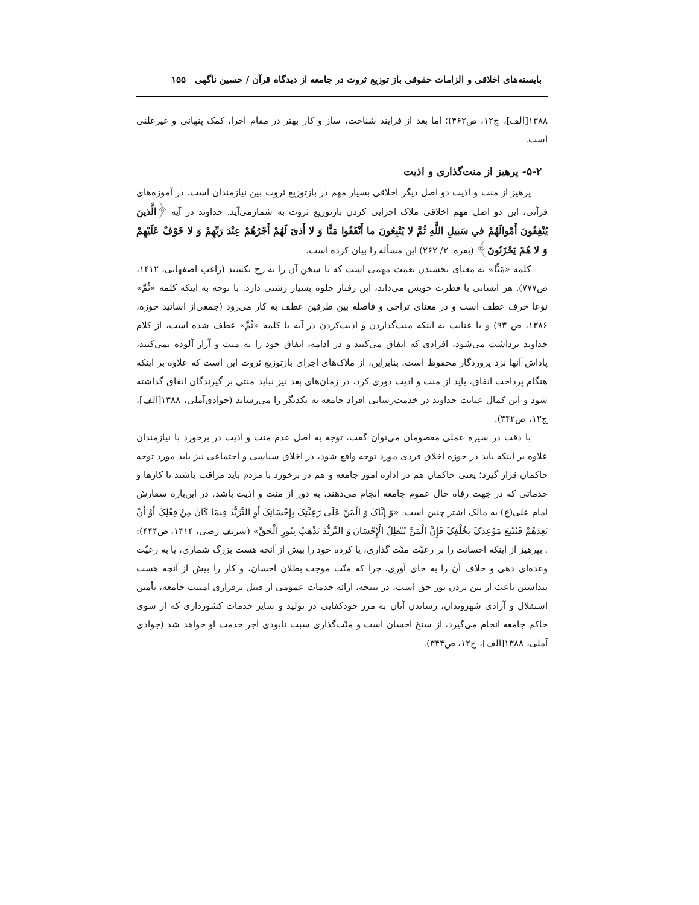بایسته‌های اخلاقی و الزامات حقوقی باز توزیع ثروت در جامعه از دیدگاه قرآن / حسین ناگهی ۱۵۵
۱۳۸۸[الف]، ج۱۲، ص۴۶۲)؛ اما بعد از فرایند شناخت، ساز و کار بهتر در مقام اجرا، کمک پنهانی و غیرعلنی است.
۵-۲- پرهیز از منت‌گذاری و اذیت
پرهیز از منت و اذیت دو اصل دیگر اخلاقی بسیار مهم در بازتوزیع ثروت بین نیازمندان است. در آموزه‌های قرآنی، این دو اصل مهم اخلاقی ملاک اجرایی کردن بازتوزیع ثروت به شمارمی‌آید. خداوند در آیه ﴿الَّذینَ یُنْفِقُونَ أَمْوالَهُمْ في سَبیلِ اللَّهِ ثُمَّ لا یُتْبِعُونَ ما أَنْفَقُوا مَنًّا وَ لا أَذیً لَهُمْ أَجْرُهُمْ عِنْدَ رَبِّهِمْ وَ لا خَوْفٌ عَلَیْهِمْ وَ لا هُمْ یَحْزَنُونَ﴾ (بقره: ۲/ ۲۶۲) این مسأله را بیان کرده است.
کلمه «مَنًّا» به معنای بخشیدن نعمت مهمی است که با سخن آن را به رخ بکشند (راغب اصفهانی، ۱۴۱۲، ص۷۷۷). هر انسانی با فطرت خویش می‌داند، این رفتار جلوه بسیار زشتی دارد. با توجه به اینکه کلمه «ثُمَّ» نوعا حرف عطف است و در معنای تراخی و فاصله بین طرفین عطف به کار می‌رود (جمعی‌از اساتید حوزه، ۱۳۸۶، ص ۹۳) و با عنایت به اینکه منت‌گذاردن و اذیت‌کردن در آیه با کلمه «ثُمَّ» عطف شده است، از کلام خداوند برداشت می‌شود، افرادی که انفاق می‌کنند و در ادامه، انفاق خود را به منت و آزار آلوده نمی‌کنند، پاداش آنها نزد پروردگار محفوظ است. بنابراین، از ملاک‌های اجرای بازتوزیع ثروت این است که علاوه بر اینکه هنگام پرداخت انفاق، باید از منت و اذیت دوری کرد، در زمان‌های بعد نیز نباید منتی بر گیرندگان انفاق گذاشته شود و این کمال عنایت خداوند در خدمت‌رسانی افراد جامعه به یکدیگر را می‌رساند (جوادی‌آملی، ۱۳۸۸[الف]، ج۱۲، ص۳۴۲).
با دقت در سیره عملی معصومان می‌توان گفت، توجه به اصل عدم منت و اذیت در برخورد با نیازمندان علاوه بر اینکه باید در حوزه اخلاق فردی مورد توجه واقع شود، در اخلاق سیاسی و اجتماعی نیز باید مورد توجه حاکمان قرار گیرد؛ یعنی حاکمان هم در اداره امور جامعه و هم در برخورد با مردم باید مراقب باشند تا کارها و خدماتی که در جهت رفاه حال عموم جامعه انجام می‌دهند، به دور از منت و اذیت باشد. در این‌باره سفارش امام علی(ع) به مالک اشتر چنین است: «وَ إِیَّاکَ وَ الْمَنَّ عَلَی رَعِیَّتِکَ بِإِحْسَانِکَ أَوِ التَّزَیُّدَ فِیمَا کَانَ مِنْ فِعْلِکَ أَوْ أَنْ تَعِدَهُمْ فَتُتْبِعَ مَوْعِدَکَ بِخُلْفِکَ فَإِنَّ الْمَنَّ یُبْطِلُ الْإِحْسَانَ وَ التَّزَیُّدَ یَذْهَبُ بِنُورِ الْحَقِّ» (شریف رضی، ۱۴۱۴، ص۴۴۴): . بپرهیز از اینکه احسانت را بر رعیّت منّت گذاری، یا کرده خود را بیش از آنچه هست بزرگ شماری، یا به رعیّت وعده‌ای دهی و خلاف آن را به جای آوری، چرا که منّت موجب بطلان احسان، و کار را بیش از آنچه هست پنداشتن باعث از بین بردن نور حق است. در نتیجه، ارائه خدمات عمومی از قبیل برقراری امنیت جامعه، تأمین استقلال و آزادی شهروندان، رساندن آنان به مرز خودکفایی در تولید و سایر خدمات کشورداری که از سوی حاکم جامعه انجام می‌گیرد، از سنخ احسان است و منّت‌گذاری سبب نابودی اجر خدمت او خواهد شد (جوادی آملی، ۱۳۸۸[الف]، ج۱۲، ص۳۴۴).